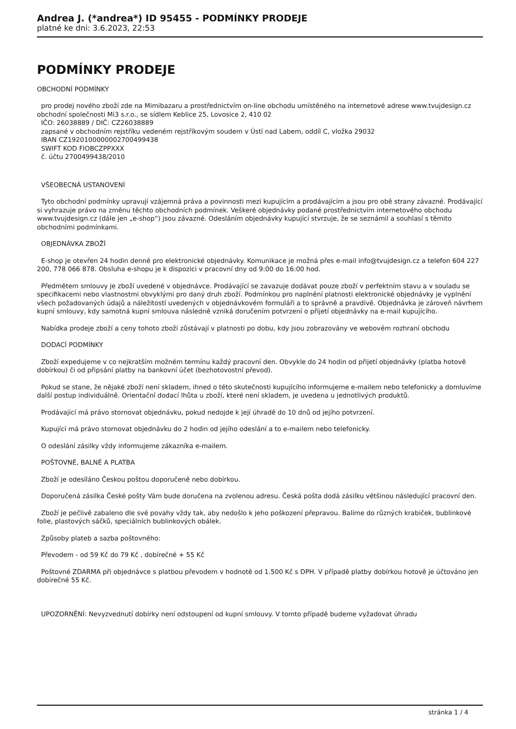Andrea J. (*andrea*) ID 95455 - PODMÍNKY PRODEJE
platné ke dni: 3.6.2023, 22:53
PODMÍNKY PRODEJE
OBCHODNÍ PODMÍNKY
pro prodej nového zboží zde na Mimibazaru a prostřednictvím on-line obchodu umístěného na internetové adrese www.tvujdesign.cz obchodní společnosti Mi3 s.r.o., se sídlem Keblice 25, Lovosice 2, 410 02
IČO: 26038889 / DIČ: CZ26038889
zapsané v obchodním rejstříku vedeném rejstříkovým soudem v Ústí nad Labem, oddíl C, vložka 29032
IBAN CZ1920100000002700499438
SWIFT KOD FIOBCZPPXXX
č. účtu 2700499438/2010
VŠEOBECNÁ USTANOVENÍ
Tyto obchodní podmínky upravují vzájemná práva a povinnosti mezi kupujícím a prodávajícím a jsou pro obě strany závazné. Prodávající si vyhrazuje právo na změnu těchto obchodních podmínek. Veškeré objednávky podané prostřednictvím internetového obchodu www.tvujdesign.cz (dále jen „e-shop“) jsou závazné. Odesláním objednávky kupující stvrzuje, že se seznámil a souhlasí s těmito obchodními podmínkami.
OBJEDNÁVKA ZBOŽÍ
E-shop je otevřen 24 hodin denně pro elektronické objednávky. Komunikace je možná přes e-mail info@tvujdesign.cz a telefon 604 227 200, 778 066 878. Obsluha e-shopu je k dispozici v pracovní dny od 9:00 do 16:00 hod.
Předmětem smlouvy je zboží uvedené v objednávce. Prodávající se zavazuje dodávat pouze zboží v perfektním stavu a v souladu se specifikacemi nebo vlastnostmi obvyklými pro daný druh zboží. Podmínkou pro naplnění platnosti elektronické objednávky je vyplnění všech požadovaných údajů a náležitostí uvedených v objednávkovém formuláři a to správně a pravdivě. Objednávka je zároveň návrhem kupní smlouvy, kdy samotná kupní smlouva následně vzniká doručením potvrzení o přijetí objednávky na e-mail kupujícího.
Nabídka prodeje zboží a ceny tohoto zboží zůstávají v platnosti po dobu, kdy jsou zobrazovány ve webovém rozhraní obchodu
DODACÍ PODMÍNKY
Zboží expedujeme v co nejkratším možném termínu každý pracovní den. Obvykle do 24 hodin od přijetí objednávky (platba hotově dobírkou) či od připsání platby na bankovní účet (bezhotovostní převod).
Pokud se stane, že nějaké zboží není skladem, ihned o této skutečnosti kupujícího informujeme e-mailem nebo telefonicky a domluvíme další postup individuálně. Orientační dodací lhůta u zboží, které není skladem, je uvedena u jednotlivých produktů.
Prodávající má právo stornovat objednávku, pokud nedojde k její úhradě do 10 dnů od jejího potvrzení.
Kupující má právo stornovat objednávku do 2 hodin od jejího odeslání a to e-mailem nebo telefonicky.
O odeslání zásilky vždy informujeme zákazníka e-mailem.
POŠTOVNÉ, BALNÉ A PLATBA
Zboží je odesíláno Českou poštou doporučeně nebo dobírkou.
Doporučená zásilka České pošty Vám bude doručena na zvolenou adresu. Česká pošta dodá zásilku většinou následující pracovní den.
Zboží je pečlivě zabaleno dle své povahy vždy tak, aby nedošlo k jeho poškození přepravou. Balíme do různých krabiček, bublinkové folie, plastových sáčků, speciálních bublinkových obálek.
Způsoby plateb a sazba poštovného:
Převodem - od 59 Kč do 79 Kč , dobírečné + 55 Kč
Poštovné ZDARMA při objednávce s platbou převodem v hodnotě od 1.500 Kč s DPH. V případě platby dobírkou hotově je účtováno jen dobírečné 55 Kč.
UPOZORNĚNÍ: Nevyzvednutí dobírky není odstoupení od kupní smlouvy. V tomto případě budeme vyžadovat úhradu
stránka 1 / 4